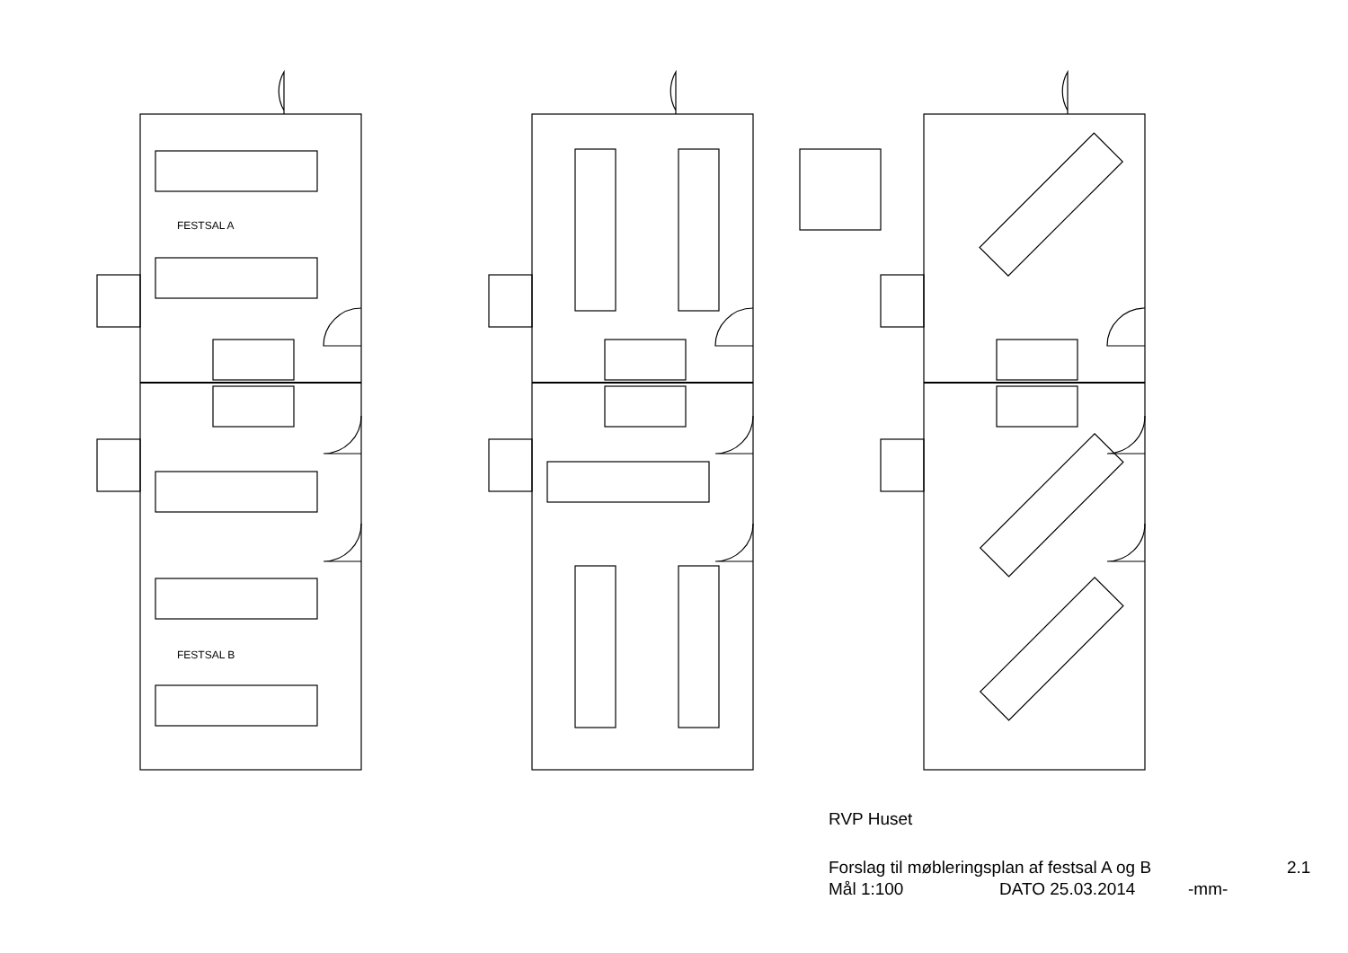FESTSAL A
FESTSAL B
RVP Huset
Forslag til møbleringsplan af festsal A og B 2.1
Mål 1:100 DATO 25.03.2014 -mm-